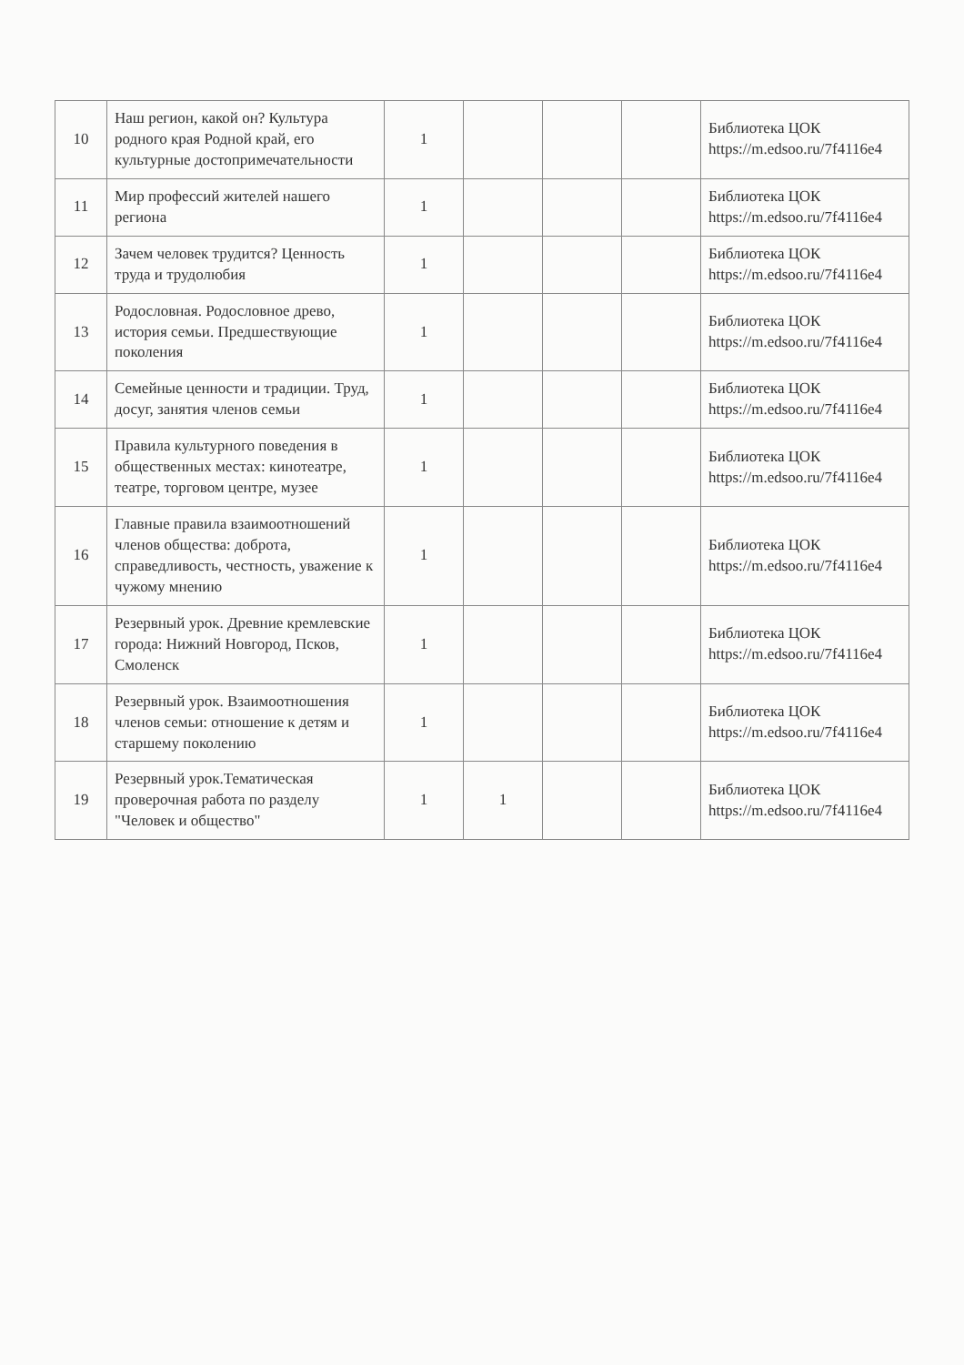| 10 | Наш регион, какой он? Культура родного края Родной край, его культурные достопримечательности | 1 | | | | Библиотека ЦОК https://m.edsoo.ru/7f4116e4 |
| 11 | Мир профессий жителей нашего региона | 1 | | | | Библиотека ЦОК https://m.edsoo.ru/7f4116e4 |
| 12 | Зачем человек трудится? Ценность труда и трудолюбия | 1 | | | | Библиотека ЦОК https://m.edsoo.ru/7f4116e4 |
| 13 | Родословная. Родословное древо, история семьи. Предшествующие поколения | 1 | | | | Библиотека ЦОК https://m.edsoo.ru/7f4116e4 |
| 14 | Семейные ценности и традиции. Труд, досуг, занятия членов семьи | 1 | | | | Библиотека ЦОК https://m.edsoo.ru/7f4116e4 |
| 15 | Правила культурного поведения в общественных местах: кинотеатре, театре, торговом центре, музее | 1 | | | | Библиотека ЦОК https://m.edsoo.ru/7f4116e4 |
| 16 | Главные правила взаимоотношений членов общества: доброта, справедливость, честность, уважение к чужому мнению | 1 | | | | Библиотека ЦОК https://m.edsoo.ru/7f4116e4 |
| 17 | Резервный урок. Древние кремлевские города: Нижний Новгород, Псков, Смоленск | 1 | | | | Библиотека ЦОК https://m.edsoo.ru/7f4116e4 |
| 18 | Резервный урок. Взаимоотношения членов семьи: отношение к детям и старшему поколению | 1 | | | | Библиотека ЦОК https://m.edsoo.ru/7f4116e4 |
| 19 | Резервный урок.Тематическая проверочная работа по разделу "Человек и общество" | 1 | 1 | | | Библиотека ЦОК https://m.edsoo.ru/7f4116e4 |